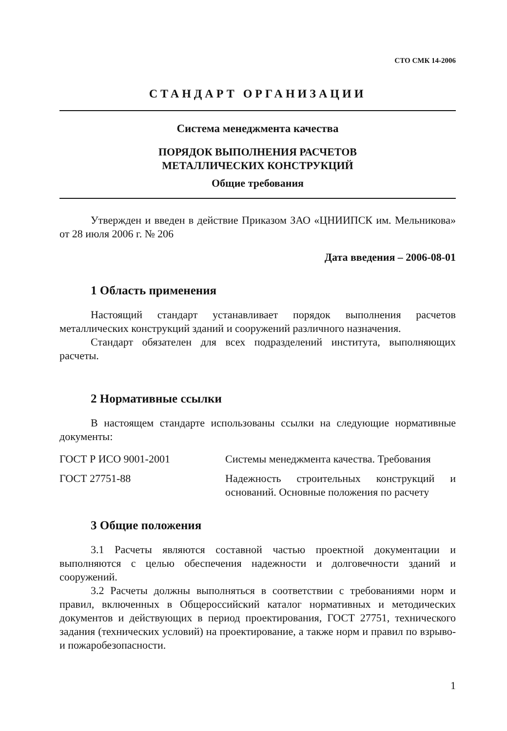СТО СМК 14-2006
СТАНДАРТ ОРГАНИЗАЦИИ
Система менеджмента качества
ПОРЯДОК ВЫПОЛНЕНИЯ РАСЧЕТОВ
МЕТАЛЛИЧЕСКИХ КОНСТРУКЦИЙ
Общие требования
Утвержден и введен в действие Приказом ЗАО «ЦНИИПСК им. Мельникова» от 28 июля 2006 г. № 206
Дата введения – 2006-08-01
1 Область применения
Настоящий стандарт устанавливает порядок выполнения расчетов металлических конструкций зданий и сооружений различного назначения.
Стандарт обязателен для всех подразделений института, выполняющих расчеты.
2 Нормативные ссылки
В настоящем стандарте использованы ссылки на следующие нормативные документы:
ГОСТ Р ИСО 9001-2001 Системы менеджмента качества. Требования
ГОСТ 27751-88 Надежность строительных конструкций и оснований. Основные положения по расчету
3 Общие положения
3.1 Расчеты являются составной частью проектной документации и выполняются с целью обеспечения надежности и долговечности зданий и сооружений.
3.2 Расчеты должны выполняться в соответствии с требованиями норм и правил, включенных в Общероссийский каталог нормативных и методических документов и действующих в период проектирования, ГОСТ 27751, технического задания (технических условий) на проектирование, а также норм и правил по взрыво- и пожаробезопасности.
1